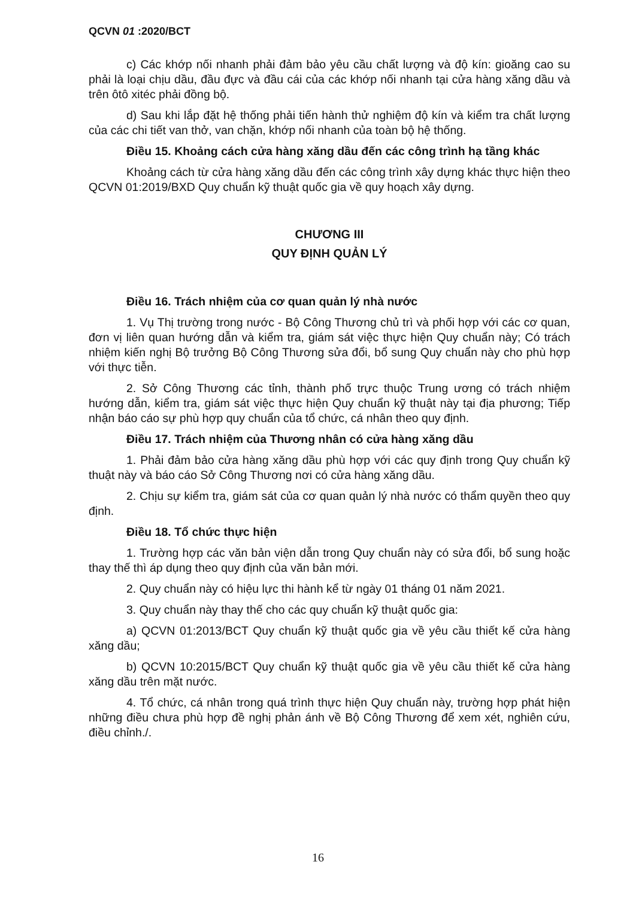QCVN 01 :2020/BCT
c) Các khớp nối nhanh phải đảm bảo yêu cầu chất lượng và độ kín: gioăng cao su phải là loại chịu dầu, đầu đực và đầu cái của các khớp nối nhanh tại cửa hàng xăng dầu và trên ôtô xitéc phải đồng bộ.
d) Sau khi lắp đặt hệ thống phải tiến hành thử nghiệm độ kín và kiểm tra chất lượng của các chi tiết van thở, van chặn, khớp nối nhanh của toàn bộ hệ thống.
Điều 15. Khoảng cách cửa hàng xăng dầu đến các công trình hạ tầng khác
Khoảng cách từ cửa hàng xăng dầu đến các công trình xây dựng khác thực hiện theo QCVN 01:2019/BXD Quy chuẩn kỹ thuật quốc gia về quy hoạch xây dựng.
CHƯƠNG III
QUY ĐỊNH QUẢN LÝ
Điều 16. Trách nhiệm của cơ quan quản lý nhà nước
1. Vụ Thị trường trong nước - Bộ Công Thương chủ trì và phối hợp với các cơ quan, đơn vị liên quan hướng dẫn và kiểm tra, giám sát việc thực hiện Quy chuẩn này; Có trách nhiệm kiến nghị Bộ trưởng Bộ Công Thương sửa đổi, bổ sung Quy chuẩn này cho phù hợp với thực tiễn.
2. Sở Công Thương các tỉnh, thành phố trực thuộc Trung ương có trách nhiệm hướng dẫn, kiểm tra, giám sát việc thực hiện Quy chuẩn kỹ thuật này tại địa phương; Tiếp nhận báo cáo sự phù hợp quy chuẩn của tổ chức, cá nhân theo quy định.
Điều 17. Trách nhiệm của Thương nhân có cửa hàng xăng dầu
1. Phải đảm bảo cửa hàng xăng dầu phù hợp với các quy định trong Quy chuẩn kỹ thuật này và báo cáo Sở Công Thương nơi có cửa hàng xăng dầu.
2. Chịu sự kiểm tra, giám sát của cơ quan quản lý nhà nước có thẩm quyền theo quy định.
Điều 18. Tổ chức thực hiện
1. Trường hợp các văn bản viện dẫn trong Quy chuẩn này có sửa đổi, bổ sung hoặc thay thế thì áp dụng theo quy định của văn bản mới.
2. Quy chuẩn này có hiệu lực thi hành kể từ ngày 01 tháng 01 năm 2021.
3. Quy chuẩn này thay thế cho các quy chuẩn kỹ thuật quốc gia:
a) QCVN 01:2013/BCT Quy chuẩn kỹ thuật quốc gia về yêu cầu thiết kế cửa hàng xăng dầu;
b) QCVN 10:2015/BCT Quy chuẩn kỹ thuật quốc gia về yêu cầu thiết kế cửa hàng xăng dầu trên mặt nước.
4. Tổ chức, cá nhân trong quá trình thực hiện Quy chuẩn này, trường hợp phát hiện những điều chưa phù hợp đề nghị phản ánh về Bộ Công Thương để xem xét, nghiên cứu, điều chỉnh./.
16